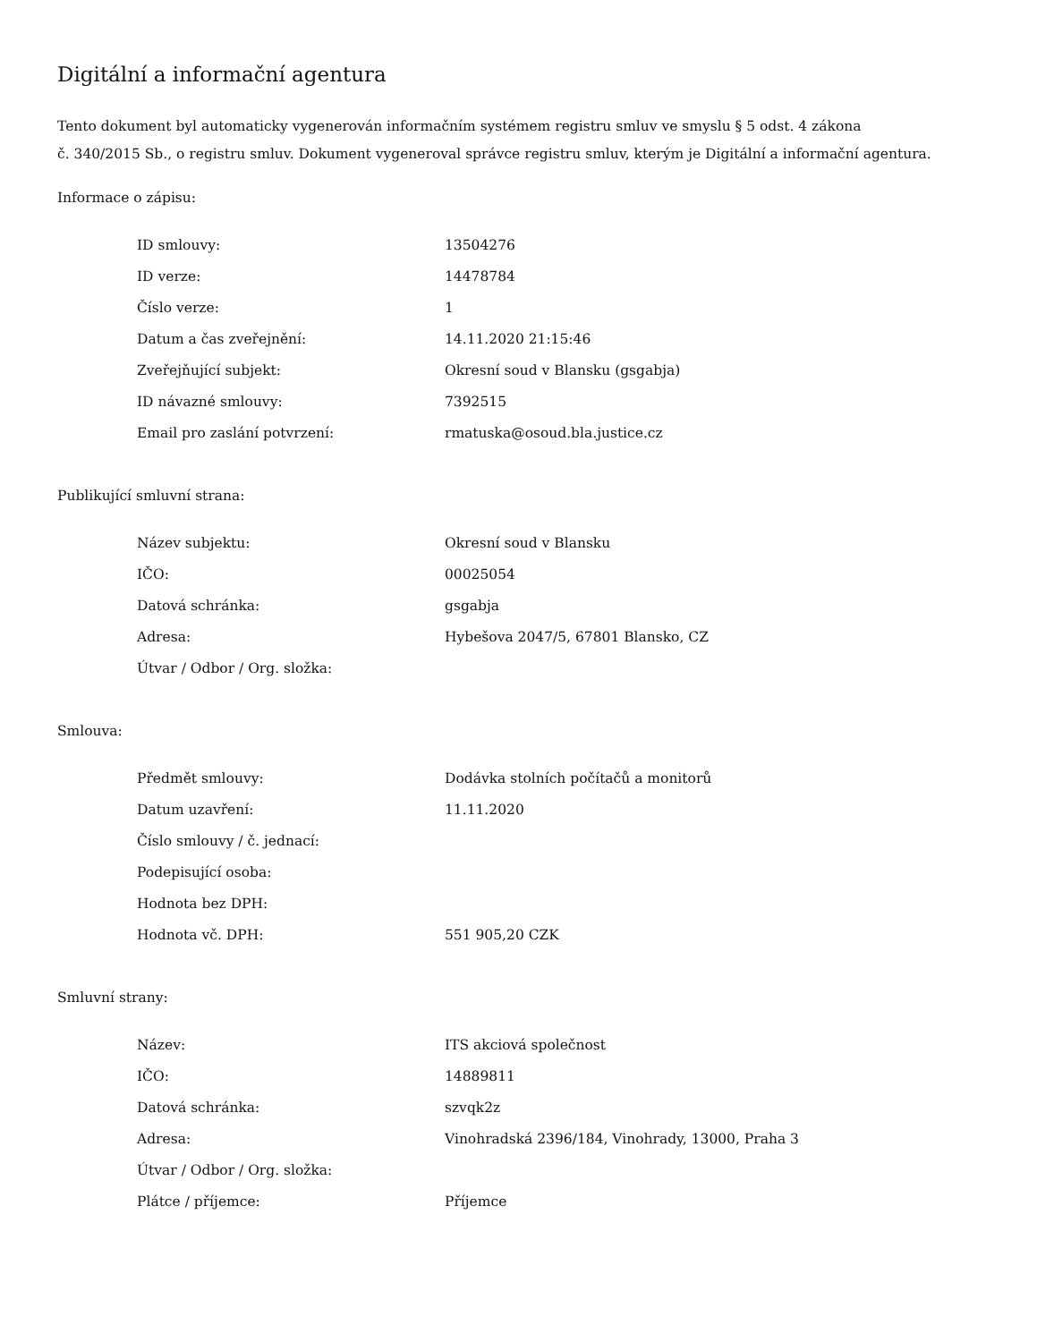Digitální a informační agentura
Tento dokument byl automaticky vygenerován informačním systémem registru smluv ve smyslu § 5 odst. 4 zákona
č. 340/2015 Sb., o registru smluv. Dokument vygeneroval správce registru smluv, kterým je Digitální a informační agentura.
Informace o zápisu:
| ID smlouvy: | 13504276 |
| ID verze: | 14478784 |
| Číslo verze: | 1 |
| Datum a čas zveřejnění: | 14.11.2020 21:15:46 |
| Zveřejňující subjekt: | Okresní soud v Blansku (gsgabja) |
| ID návazné smlouvy: | 7392515 |
| Email pro zaslání potvrzení: | rmatuska@osoud.bla.justice.cz |
Publikující smluvní strana:
| Název subjektu: | Okresní soud v Blansku |
| IČO: | 00025054 |
| Datová schránka: | gsgabja |
| Adresa: | Hybešova 2047/5, 67801 Blansko, CZ |
| Útvar / Odbor / Org. složka: | |
Smlouva:
| Předmět smlouvy: | Dodávka stolních počítačů a monitorů |
| Datum uzavření: | 11.11.2020 |
| Číslo smlouvy / č. jednací: | |
| Podepisující osoba: | |
| Hodnota bez DPH: | |
| Hodnota vč. DPH: | 551 905,20 CZK |
Smluvní strany:
| Název: | ITS akciová společnost |
| IČO: | 14889811 |
| Datová schránka: | szvqk2z |
| Adresa: | Vinohradská 2396/184, Vinohrady, 13000, Praha 3 |
| Útvar / Odbor / Org. složka: | |
| Plátce / příjemce: | Příjemce |